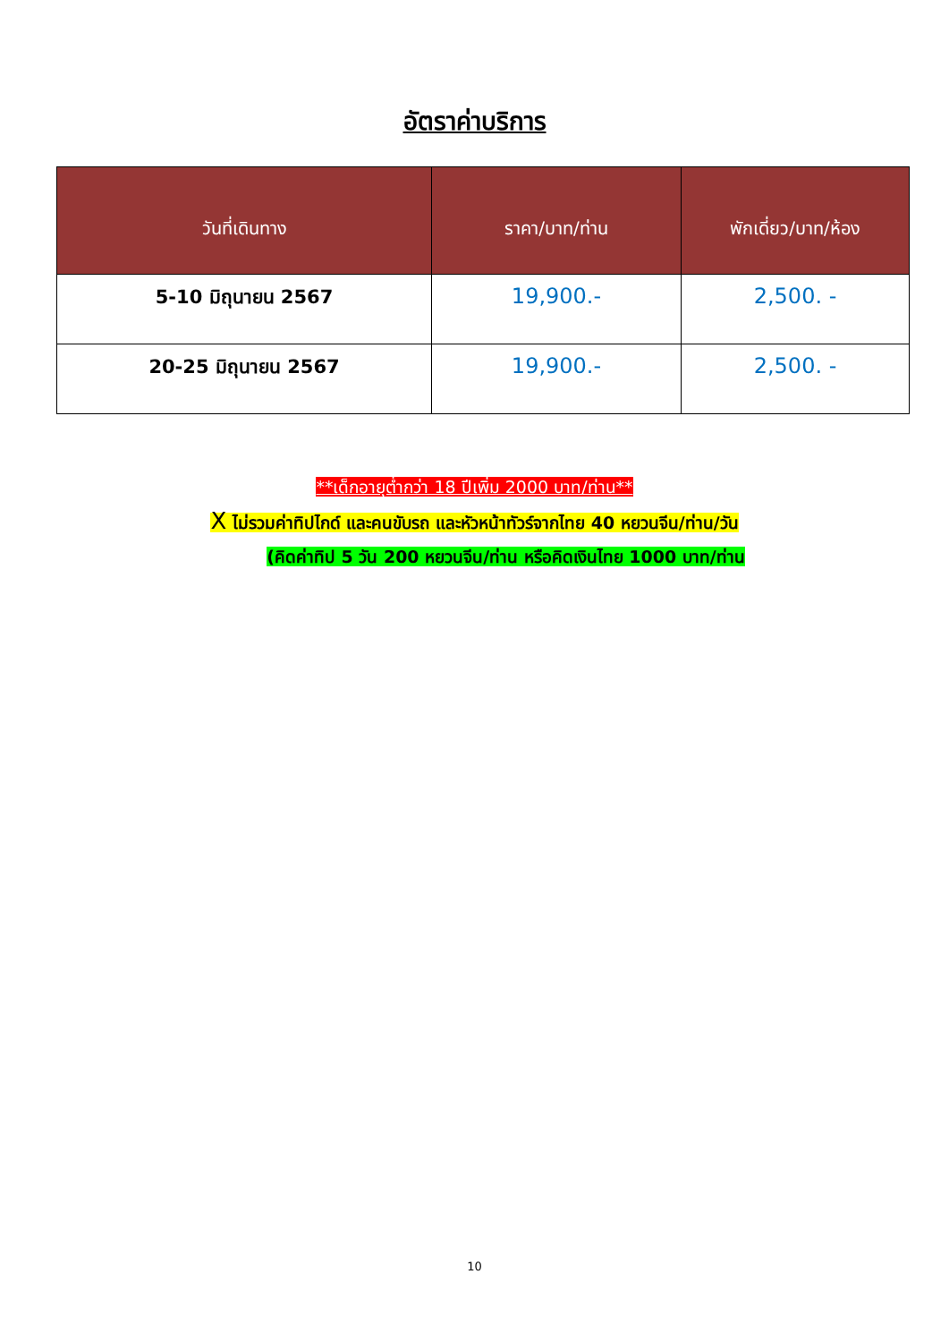อัตราค่าบริการ
| วันที่เดินทาง | ราคา/บาท/ท่าน | พักเดี่ยว/บาท/ห้อง |
| --- | --- | --- |
| 5-10 มิถุนายน 2567 | 19,900.- | 2,500. - |
| 20-25 มิถุนายน 2567 | 19,900.- | 2,500. - |
**เด็กอายุต่ำกว่า 18 ปีเพิ่ม 2000 บาท/ท่าน**
X ไม่รวมค่าทิปไกด์ และคนขับรถ และหัวหน้าทัวร์จากไทย 40 หยวนจีน/ท่าน/วัน
(คิดค่าทิป 5 วัน 200 หยวนจีน/ท่าน หรือคิดเงินไทย 1000 บาท/ท่าน
10